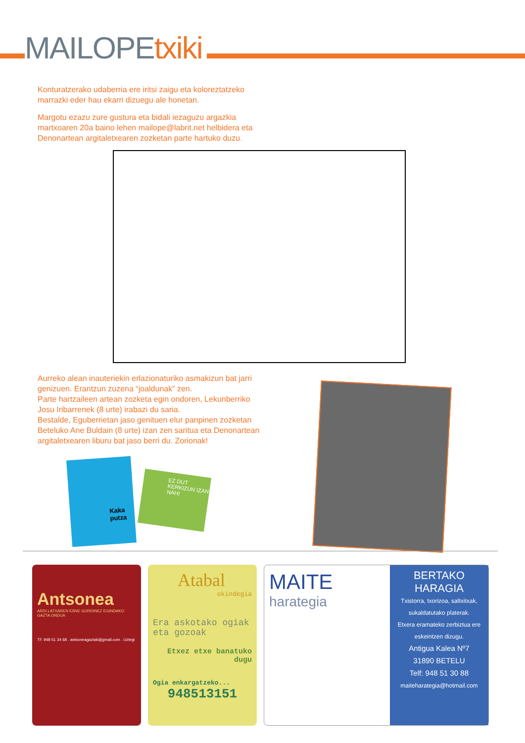MAILOPEtxiki
Konturatzerako udaberria ere iritsi zaigu eta koloreztatzeko marrazki eder hau ekarri dizuegu ale honetan.
Margotu ezazu zure gustura eta bidali iezaguzu argazkia martxoaren 20a baino lehen mailope@labrit.net helbidera eta Denonartean argitaletxearen zozketan parte hartuko duzu.
Aurreko alean inauteriekin erlazionaturiko asmakizun bat jarri genizuen. Erantzun zuzena “joaldunak” zen.
Parte hartzaileen artean zozketa egin ondoren, Lekunberriko Josu Iribarrenek (8 urte) irabazi du saria.
Bestalde, Eguberrietan jaso genituen elur panpinen zozketan Beteluko Ane Buldain (8 urte) izan zen saritua eta Denonartean argitaletxearen liburu bat jaso berri du. Zorionak!
Kaka putza
EZ DUT KERKIZUN IZAN NAHI
Antsonea
ARDI LATXAREN ESNE GORDINEZ EGINDAKO GAZTA ONDUA
TF. 948 51 34 68 . antsoneagaztak@gmail.com . Uztegi
Atabal
okindegia
Era askotako ogiak eta gozoak
Etxez etxe banatuko dugu
Ogia enkargatzeko...
948513151
MAITE
harategia
BERTAKO HARAGIA
Txistorra, txorizoa, saltxitxak, sukaldatutako platerak.
Etxera eramateko zerbiztua ere eskeintzen dizugu.
Antigua Kalea Nº7
31890 BETELU
Telf: 948 51 30 88
maiteharategia@hotmail.com